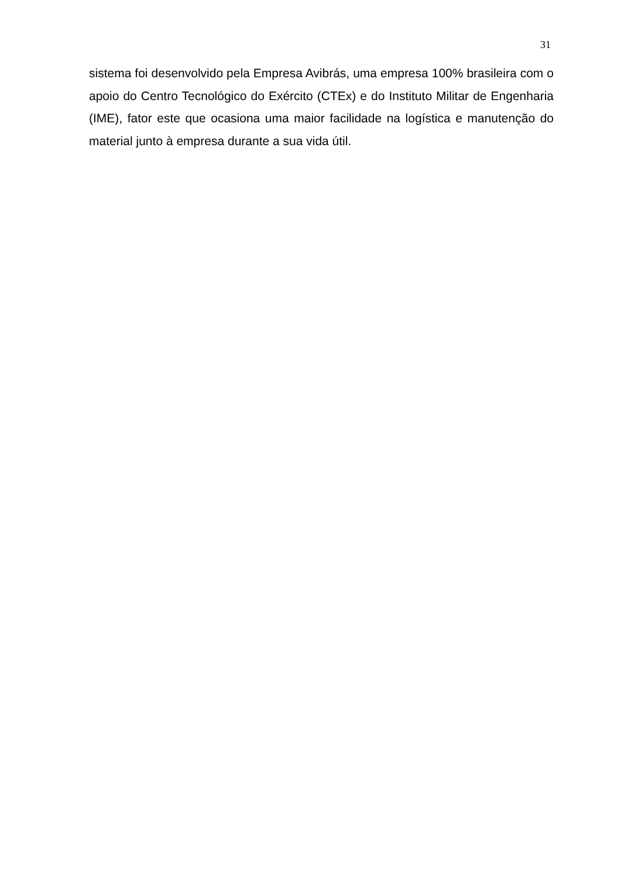31
sistema foi desenvolvido pela Empresa Avibrás, uma empresa 100% brasileira com o apoio do Centro Tecnológico do Exército (CTEx) e do Instituto Militar de Engenharia (IME), fator este que ocasiona uma maior facilidade na logística e manutenção do material junto à empresa durante a sua vida útil.